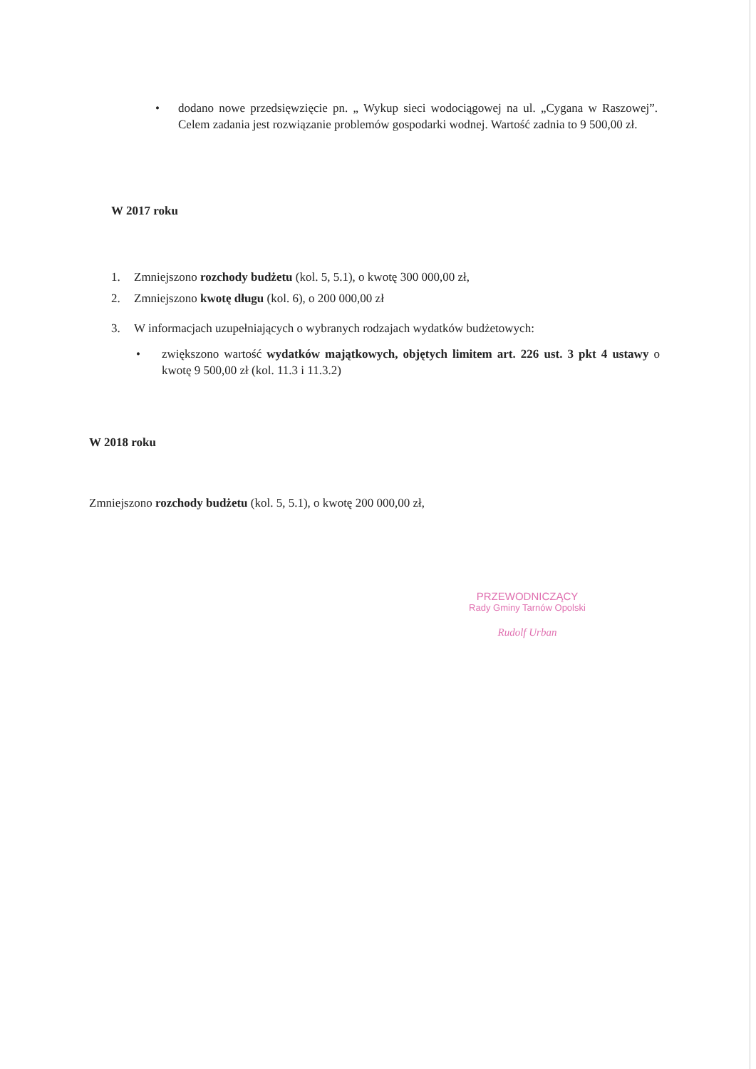• dodano nowe przedsięwzięcie pn. „ Wykup sieci wodociągowej na ul. „Cygana w Raszowej”. Celem zadania jest rozwiązanie problemów gospodarki wodnej. Wartość zadnia to 9 500,00 zł.
W 2017 roku
1. Zmniejszono rozchody budżetu (kol. 5, 5.1), o kwotę 300 000,00 zł,
2. Zmniejszono kwotę długu (kol. 6), o 200 000,00 zł
3. W informacjach uzupełniających o wybranych rodzajach wydatków budżetowych:
• zwiększono wartość wydatków majątkowych, objętych limitem art. 226 ust. 3 pkt 4 ustawy o kwotę 9 500,00 zł (kol. 11.3 i 11.3.2)
W 2018 roku
Zmniejszono rozchody budżetu (kol. 5, 5.1), o kwotę 200 000,00 zł,
PRZEWODNICZĄCY
Rady Gminy Tarnów Opolski
Rudolf Urban